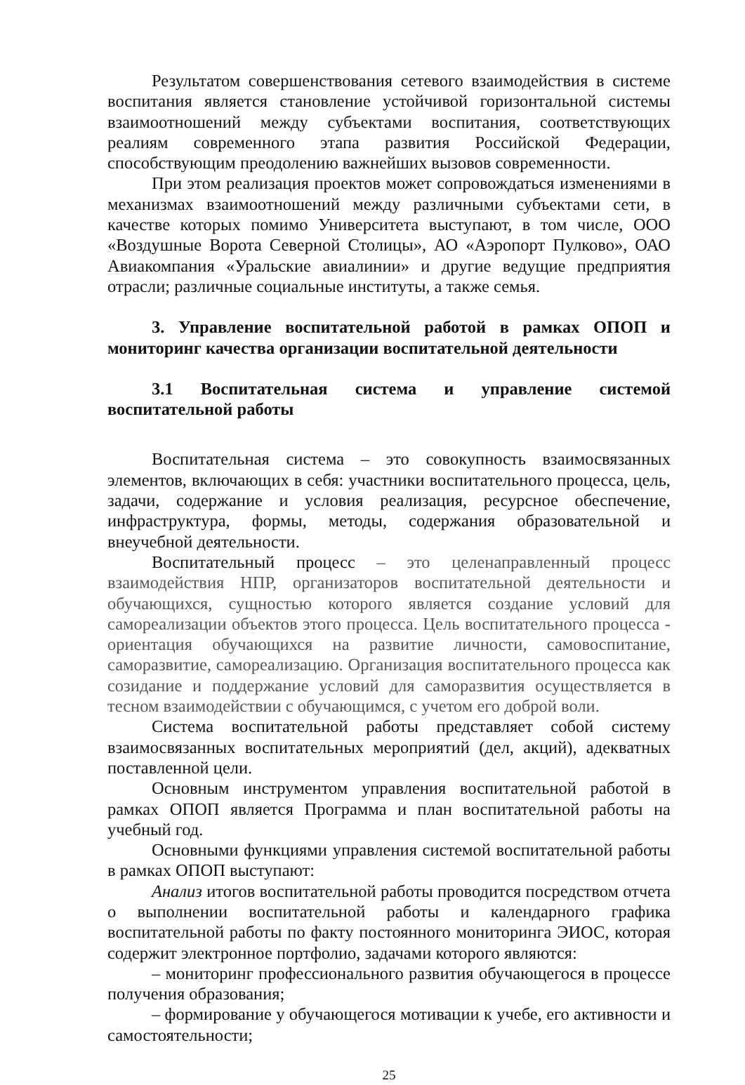Результатом совершенствования сетевого взаимодействия в системе воспитания является становление устойчивой горизонтальной системы взаимоотношений между субъектами воспитания, соответствующих реалиям современного этапа развития Российской Федерации, способствующим преодолению важнейших вызовов современности.
При этом реализация проектов может сопровождаться изменениями в механизмах взаимоотношений между различными субъектами сети, в качестве которых помимо Университета выступают, в том числе, ООО «Воздушные Ворота Северной Столицы», АО «Аэропорт Пулково», ОАО Авиакомпания «Уральские авиалинии» и другие ведущие предприятия отрасли; различные социальные институты, а также семья.
3. Управление воспитательной работой в рамках ОПОП и мониторинг качества организации воспитательной деятельности
3.1 Воспитательная система и управление системой воспитательной работы
Воспитательная система – это совокупность взаимосвязанных элементов, включающих в себя: участники воспитательного процесса, цель, задачи, содержание и условия реализация, ресурсное обеспечение, инфраструктура, формы, методы, содержания образовательной и внеучебной деятельности.
Воспитательный процесс – это целенаправленный процесс взаимодействия НПР, организаторов воспитательной деятельности и обучающихся, сущностью которого является создание условий для самореализации объектов этого процесса. Цель воспитательного процесса - ориентация обучающихся на развитие личности, самовоспитание, саморазвитие, самореализацию. Организация воспитательного процесса как созидание и поддержание условий для саморазвития осуществляется в тесном взаимодействии с обучающимся, с учетом его доброй воли.
Система воспитательной работы представляет собой систему взаимосвязанных воспитательных мероприятий (дел, акций), адекватных поставленной цели.
Основным инструментом управления воспитательной работой в рамках ОПОП является Программа и план воспитательной работы на учебный год.
Основными функциями управления системой воспитательной работы в рамках ОПОП выступают:
Анализ итогов воспитательной работы проводится посредством отчета о выполнении воспитательной работы и календарного графика воспитательной работы по факту постоянного мониторинга ЭИОС, которая содержит электронное портфолио, задачами которого являются:
– мониторинг профессионального развития обучающегося в процессе получения образования;
– формирование у обучающегося мотивации к учебе, его активности и самостоятельности;
25